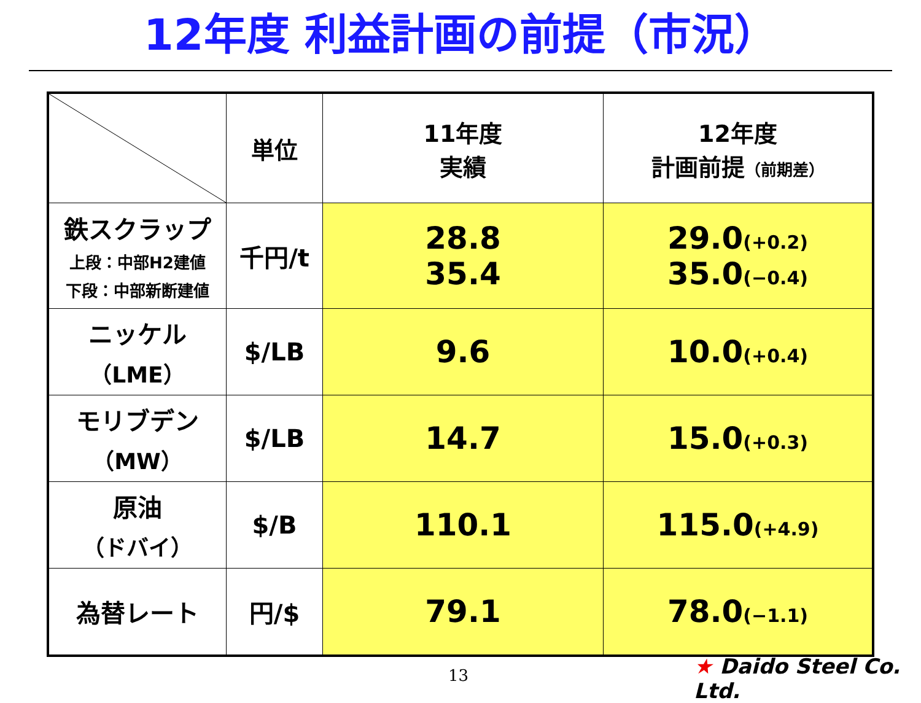12年度 利益計画の前提（市況）
| | 単位 | 11年度 実績 | 12年度 計画前提 （前期差） |
| --- | --- | --- | --- |
| 鉄スクラップ 上段：中部H2建値 下段：中部新断建値 | 千円/t | 28.8 35.4 | 29.0 (+0.2) 35.0 (−0.4) |
| ニッケル （LME） | $/LB | 9.6 | 10.0 (+0.4) |
| モリブデン （MW） | $/LB | 14.7 | 15.0 (+0.3) |
| 原油 （ドバイ） | $/B | 110.1 | 115.0 (+4.9) |
| 為替レート | 円/$ | 79.1 | 78.0 (−1.1) |
13 ★ Daido Steel Co. Ltd.